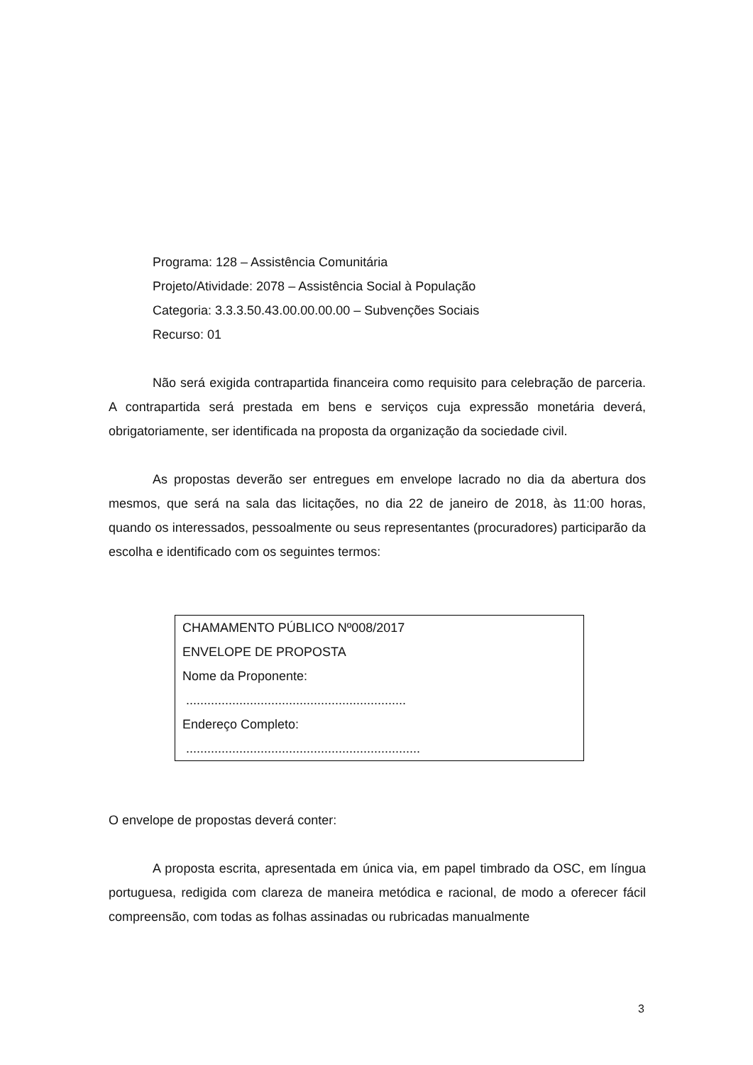Programa: 128 – Assistência Comunitária
Projeto/Atividade: 2078 – Assistência Social à População
Categoria: 3.3.3.50.43.00.00.00.00 – Subvenções Sociais
Recurso: 01
Não será exigida contrapartida financeira como requisito para celebração de parceria. A contrapartida será prestada em bens e serviços cuja expressão monetária deverá, obrigatoriamente, ser identificada na proposta da organização da sociedade civil.
As propostas deverão ser entregues em envelope lacrado no dia da abertura dos mesmos, que será na sala das licitações, no dia 22 de janeiro de 2018, às 11:00 horas, quando os interessados, pessoalmente ou seus representantes (procuradores) participarão da escolha e identificado com os seguintes termos:
CHAMAMENTO PÚBLICO Nº008/2017
ENVELOPE DE PROPOSTA
Nome da Proponente:
..............................................................
Endereço Completo:
..................................................................
O envelope de propostas deverá conter:
A proposta escrita, apresentada em única via, em papel timbrado da OSC, em língua portuguesa, redigida com clareza de maneira metódica e racional, de modo a oferecer fácil compreensão, com todas as folhas assinadas ou rubricadas manualmente
3